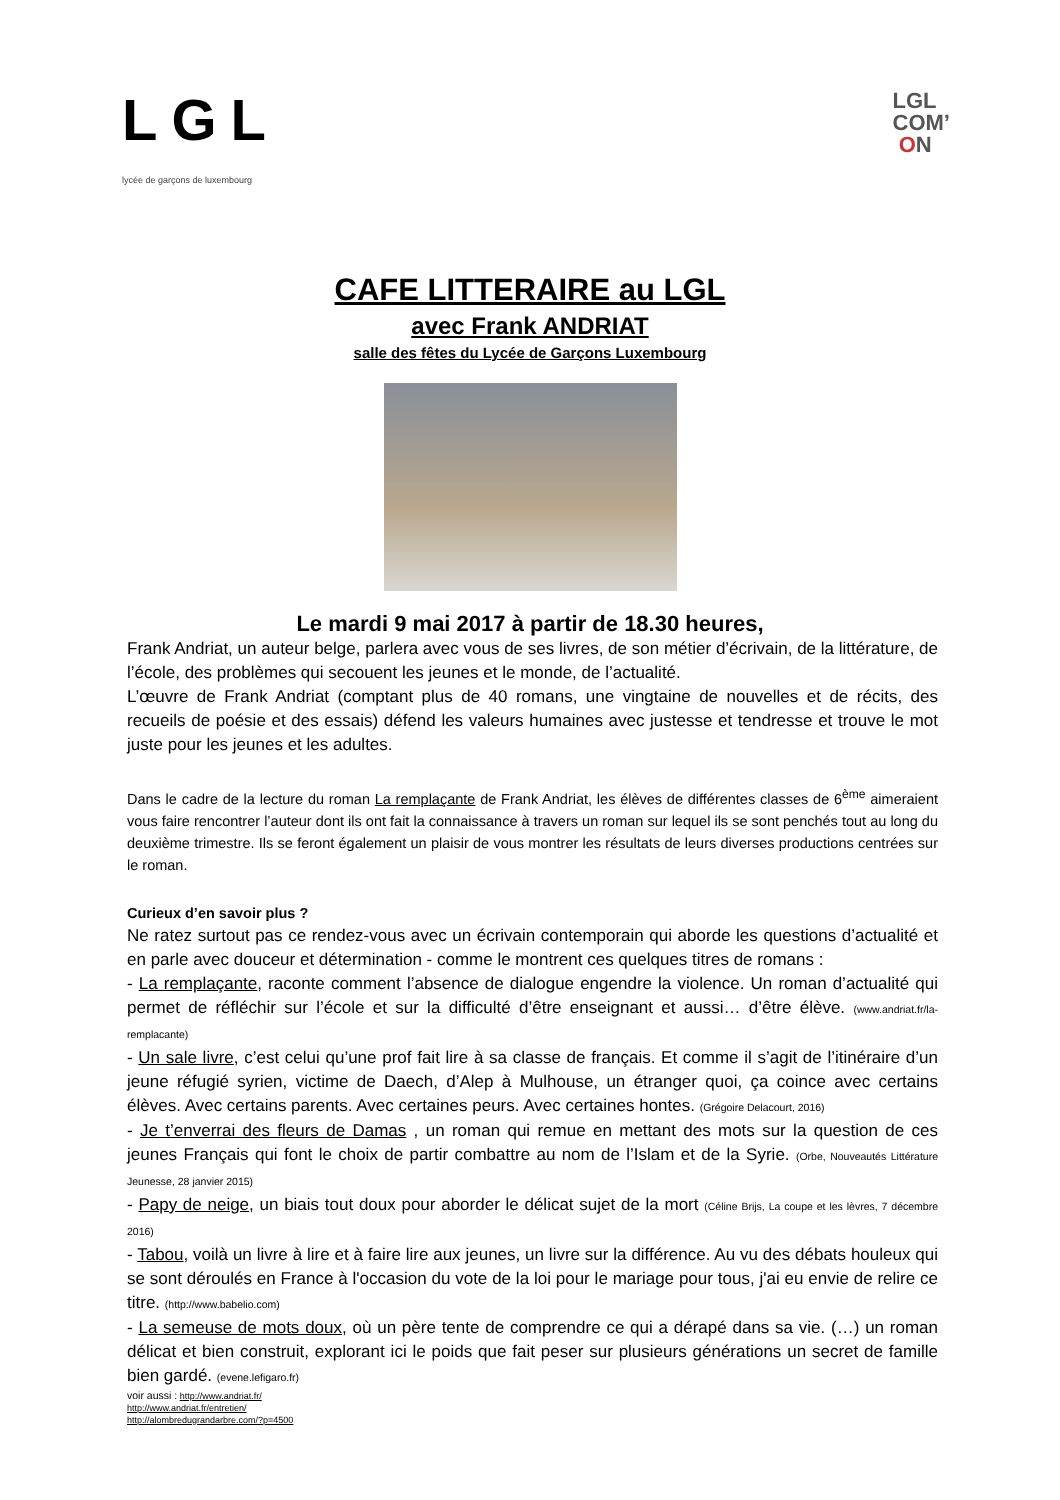LGL
lycée de garçons de luxembourg
LGL
COM’
ON
CAFE LITTERAIRE au LGL
avec Frank ANDRIAT
salle des fêtes du Lycée de Garçons Luxembourg
Le mardi 9 mai 2017 à partir de 18.30 heures,
Frank Andriat, un auteur belge, parlera avec vous de ses livres, de son métier d’écrivain, de la littérature, de l’école, des problèmes qui secouent les jeunes et le monde, de l’actualité.
L’œuvre de Frank Andriat (comptant plus de 40 romans, une vingtaine de nouvelles et de récits, des recueils de poésie et des essais) défend les valeurs humaines avec justesse et tendresse et trouve le mot juste pour les jeunes et les adultes.
Dans le cadre de la lecture du roman La remplaçante de Frank Andriat, les élèves de différentes classes de 6<sup>ème</sup> aimeraient vous faire rencontrer l’auteur dont ils ont fait la connaissance à travers un roman sur lequel ils se sont penchés tout au long du deuxième trimestre. Ils se feront également un plaisir de vous montrer les résultats de leurs diverses productions centrées sur le roman.
Curieux d’en savoir plus ?
Ne ratez surtout pas ce rendez-vous avec un écrivain contemporain qui aborde les questions d’actualité et en parle avec douceur et détermination - comme le montrent ces quelques titres de romans :
- La remplaçante, raconte comment l’absence de dialogue engendre la violence. Un roman d’actualité qui permet de réfléchir sur l’école et sur la difficulté d’être enseignant et aussi… d’être élève. (www.andriat.fr/la-remplacante)
- Un sale livre, c’est celui qu’une prof fait lire à sa classe de français. Et comme il s’agit de l’itinéraire d’un jeune réfugié syrien, victime de Daech, d’Alep à Mulhouse, un étranger quoi, ça coince avec certains élèves. Avec certains parents. Avec certaines peurs. Avec certaines hontes. (Grégoire Delacourt, 2016)
- Je t’enverrai des fleurs de Damas , un roman qui remue en mettant des mots sur la question de ces jeunes Français qui font le choix de partir combattre au nom de l’Islam et de la Syrie. (Orbe, Nouveautés Littérature Jeunesse, 28 janvier 2015)
- Papy de neige, un biais tout doux pour aborder le délicat sujet de la mort (Céline Brijs, La coupe et les lèvres, 7 décembre 2016)
- Tabou, voilà un livre à lire et à faire lire aux jeunes, un livre sur la différence. Au vu des débats houleux qui se sont déroulés en France à l'occasion du vote de la loi pour le mariage pour tous, j'ai eu envie de relire ce titre. (http://www.babelio.com)
- La semeuse de mots doux, où un père tente de comprendre ce qui a dérapé dans sa vie. (…) un roman délicat et bien construit, explorant ici le poids que fait peser sur plusieurs générations un secret de famille bien gardé. (evene.lefigaro.fr)
voir aussi : http://www.andriat.fr/
http://www.andriat.fr/entretien/
http://alombredugrandarbre.com/?p=4500